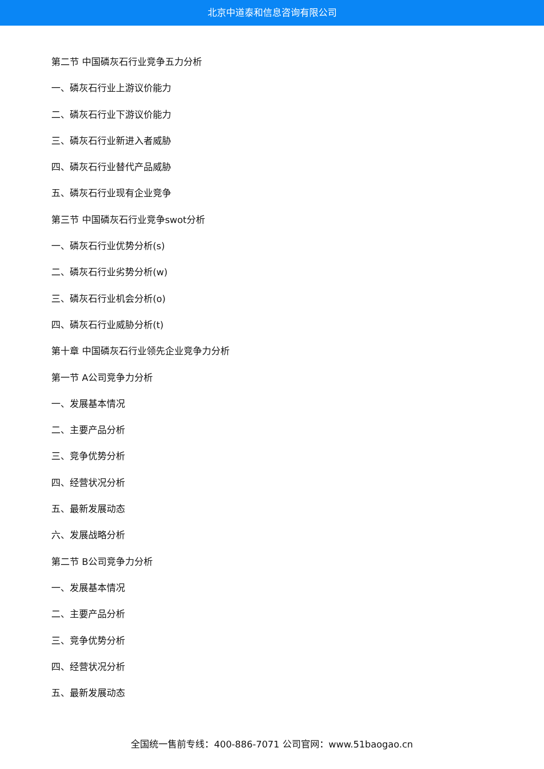北京中道泰和信息咨询有限公司
第二节 中国磷灰石行业竞争五力分析
一、磷灰石行业上游议价能力
二、磷灰石行业下游议价能力
三、磷灰石行业新进入者威胁
四、磷灰石行业替代产品威胁
五、磷灰石行业现有企业竞争
第三节 中国磷灰石行业竞争swot分析
一、磷灰石行业优势分析(s)
二、磷灰石行业劣势分析(w)
三、磷灰石行业机会分析(o)
四、磷灰石行业威胁分析(t)
第十章 中国磷灰石行业领先企业竞争力分析
第一节 A公司竞争力分析
一、发展基本情况
二、主要产品分析
三、竞争优势分析
四、经营状况分析
五、最新发展动态
六、发展战略分析
第二节 B公司竞争力分析
一、发展基本情况
二、主要产品分析
三、竞争优势分析
四、经营状况分析
五、最新发展动态
全国统一售前专线：400-886-7071 公司官网：www.51baogao.cn